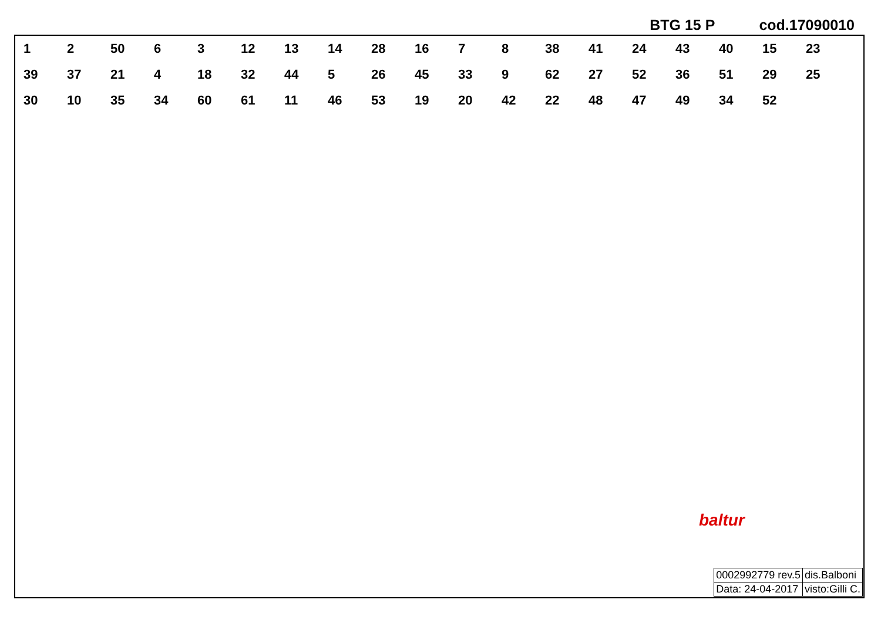BTG 15 P cod.17090010
1 2 50 6 3 12 13 14 28 16 7 8 38 41 24 43 40 15 23 39 37 21 4 18 32 44 5 26 45 33 9 62 27 52 36 51 29 25 30 10 35 34 60 61 11 46 53 19 20 42 22 48 47 49 34 52
baltur
| 0002992779 rev.5 | dis.Balboni |
| Data: 24-04-2017 | visto:Gilli C. |